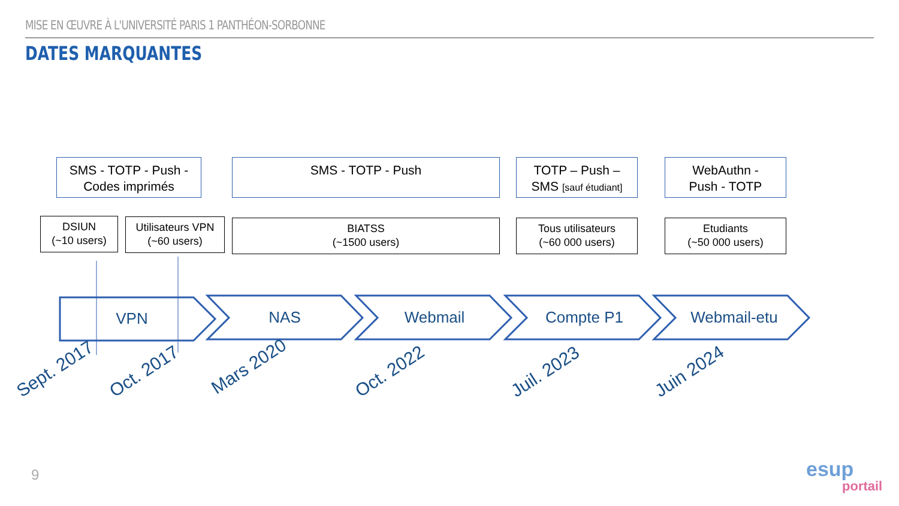MISE EN ŒUVRE À L'UNIVERSITÉ PARIS 1 PANTHÉON-SORBONNE
DATES MARQUANTES
SMS - TOTP - Push -
Codes imprimés
SMS - TOTP - Push
TOTP – Push –
SMS [sauf étudiant]
WebAuthn -
Push - TOTP
DSIUN
(~10 users)
Utilisateurs VPN
(~60 users)
BIATSS
(~1500 users)
Tous utilisateurs
(~60 000 users)
Etudiants
(~50 000 users)
VPN NAS Webmail Compte P1
Webmail-etu
Sept. 2017 Oct. 2017 Mars 2020 Oct. 2022 Juil. 2023 Juin 2024
9 esup
portail